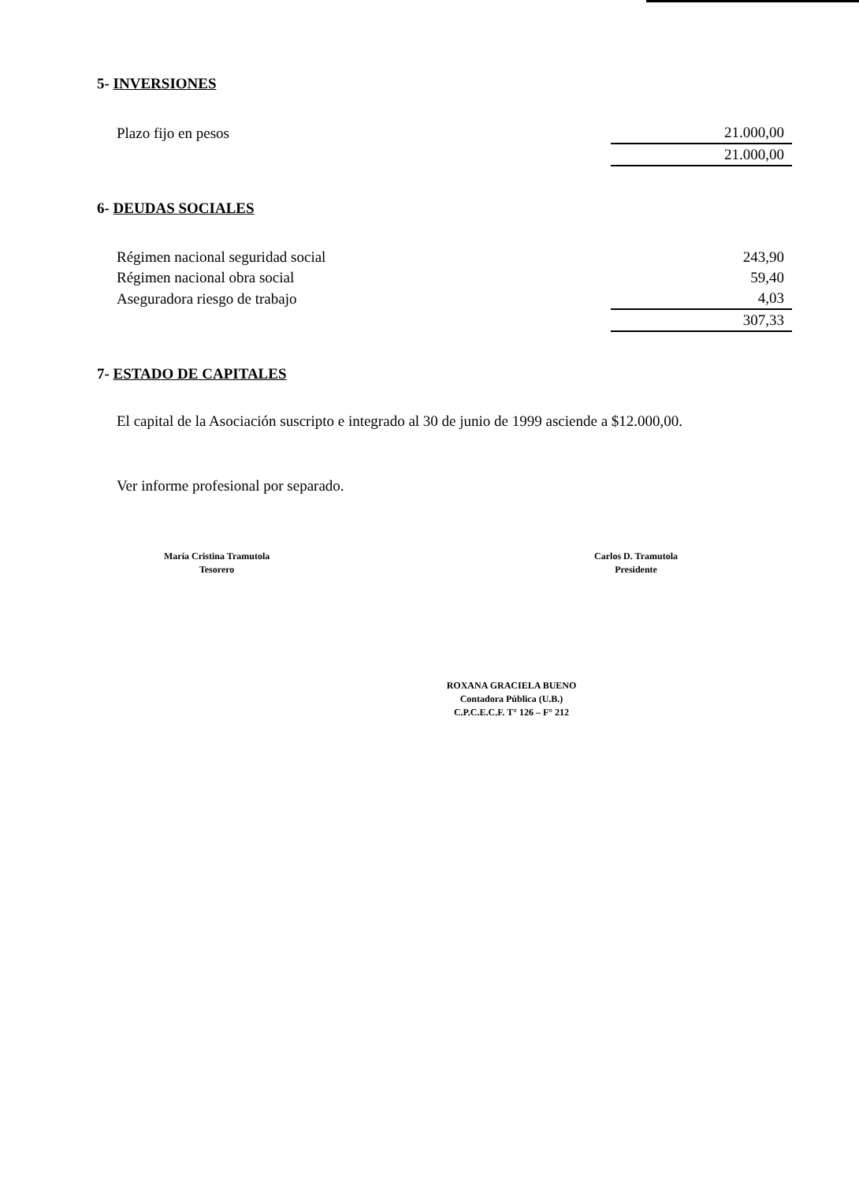5- INVERSIONES
| Plazo fijo en pesos | 21.000,00 |
| | 21.000,00 |
6- DEUDAS SOCIALES
| Régimen nacional seguridad social | 243,90 |
| Régimen nacional obra social | 59,40 |
| Aseguradora riesgo de trabajo | 4,03 |
| | 307,33 |
7- ESTADO DE CAPITALES
El capital de la Asociación suscripto e integrado al 30 de junio de 1999 asciende a $12.000,00.
Ver informe profesional por separado.
María Cristina Tramutola
Tesorero
Carlos D. Tramutola
Presidente
ROXANA GRACIELA BUENO
Contadora Pública (U.B.)
C.P.C.E.C.F. T° 126 – F° 212